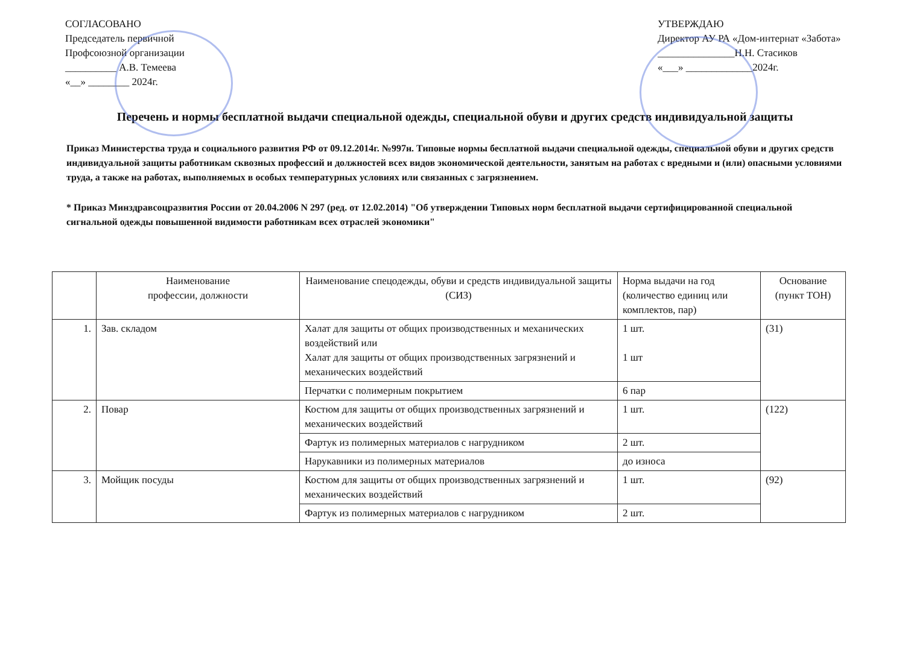СОГЛАСОВАНО
Председатель первичной
Профсоюзной организации
__________ А.В. Темеева
«__» ________ 2024г.
УТВЕРЖДАЮ
Директор АУ РА «Дом-интернат «Забота»
_______________Н.Н. Стасиков
«___» _____________2024г.
Перечень и нормы бесплатной выдачи специальной одежды, специальной обуви и других средств индивидуальной защиты
Приказ Министерства труда и социального развития РФ от 09.12.2014г. №997н. Типовые нормы бесплатной выдачи специальной одежды, специальной обуви и других средств индивидуальной защиты работникам сквозных профессий и должностей всех видов экономической деятельности, занятым на работах с вредными и (или) опасными условиями труда, а также на работах, выполняемых в особых температурных условиях или связанных с загрязнением.
* Приказ Минздравсоцразвития России от 20.04.2006 N 297 (ред. от 12.02.2014) "Об утверждении Типовых норм бесплатной выдачи сертифицированной специальной сигнальной одежды повышенной видимости работникам всех отраслей экономики"
| | Наименование профессии, должности | Наименование спецодежды, обуви и средств индивидуальной защиты (СИЗ) | Норма выдачи на год (количество единиц или комплектов, пар) | Основание (пункт ТОН) |
| --- | --- | --- | --- | --- |
| 1. | Зав. складом | Халат для защиты от общих производственных и механических воздействий или Халат для защиты от общих производственных загрязнений и механических воздействий | 1 шт. 1 шт | (31) |
| | | Перчатки с полимерным покрытием | 6 пар | |
| 2. | Повар | Костюм для защиты от общих производственных загрязнений и механических воздействий | 1 шт. | (122) |
| | | Фартук из полимерных материалов с нагрудником | 2 шт. | |
| | | Нарукавники из полимерных материалов | до износа | |
| 3. | Мойщик посуды | Костюм для защиты от общих производственных загрязнений и механических воздействий | 1 шт. | (92) |
| | | Фартук из полимерных материалов с нагрудником | 2 шт. | |